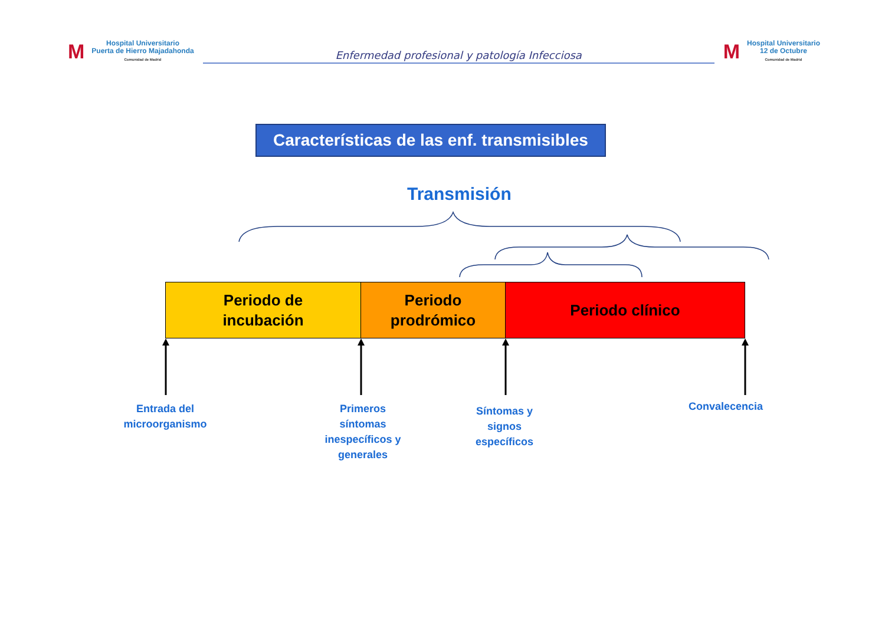M
Hospital Universitario
Puerta de Hierro Majadahonda
Comunidad de Madrid
Enfermedad profesional y patología Infecciosa
M
Hospital Universitario
12 de Octubre
Comunidad de Madrid
Características de las enf. transmisibles
Transmisión
Periodo de
incubación
Periodo
prodrómico
Periodo clínico
Entrada del
microorganismo
Primeros
síntomas
inespecíficos y
generales
Síntomas y
signos
específicos
Convalecencia